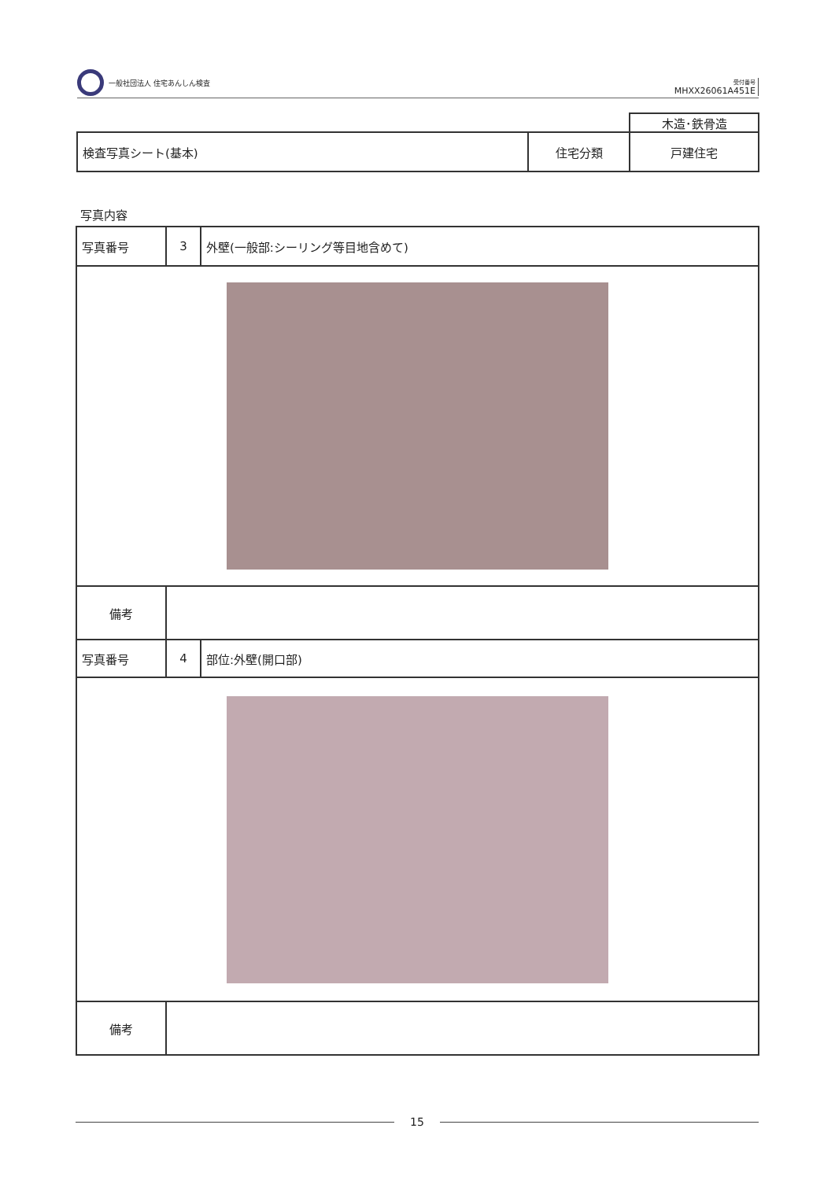一般社団法人 住宅あんしん検査
受付番号
MHXX26061A451E
| | | 木造･鉄骨造 |
| 検査写真シート(基本) | 住宅分類 | 戸建住宅 |
写真内容
| 写真番号 | 3 | 外壁(一般部:シーリング等目地含めて) |
| 備考 | | |
| 写真番号 | 4 | 部位:外壁(開口部) |
| 備考 | | |
15